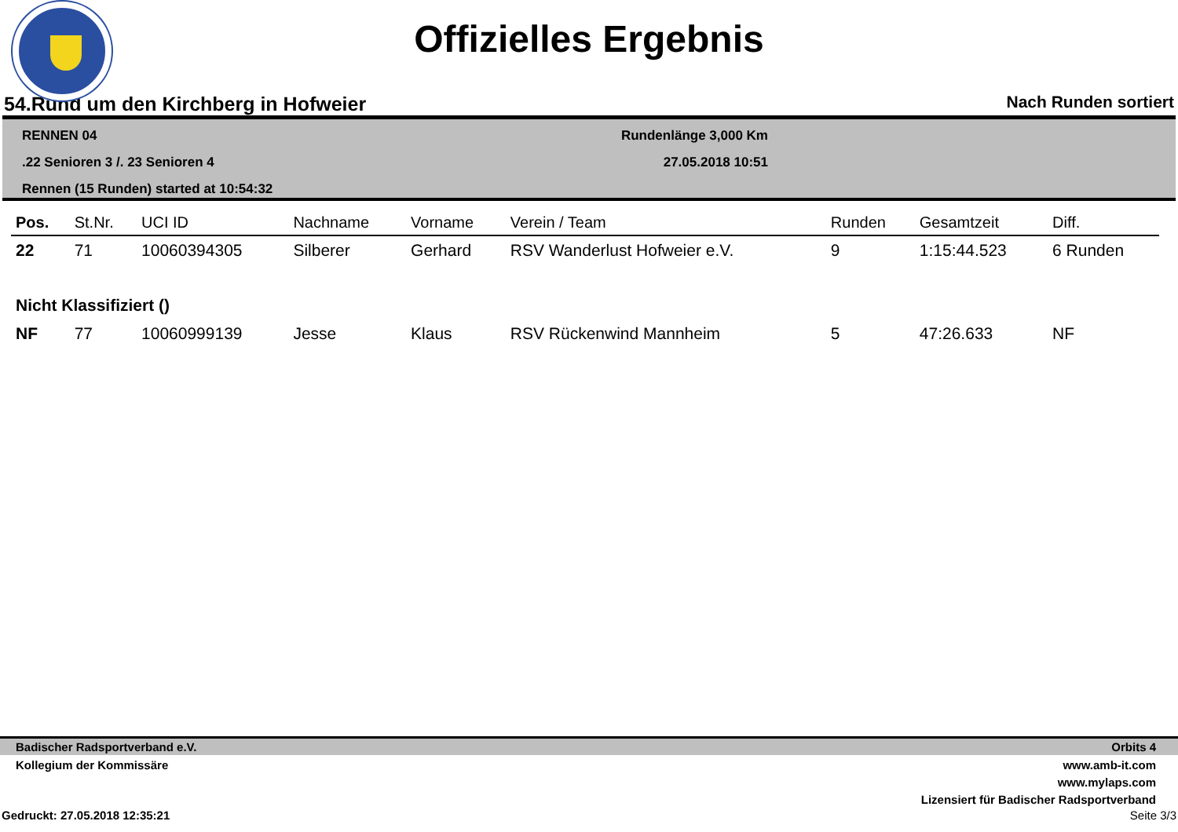Offizielles Ergebnis
54.Rund um den Kirchberg in Hofweier Nach Runden sortiert
RENNEN 04
.22 Senioren 3 /. 23 Senioren 4
Rennen (15 Runden) started at 10:54:32
Rundenlänge 3,000 Km
27.05.2018 10:51
| Pos. | St.Nr. | UCI ID | Nachname | Vorname | Verein / Team | Runden | Gesamtzeit | Diff. |
| --- | --- | --- | --- | --- | --- | --- | --- | --- |
| 22 | 71 | 10060394305 | Silberer | Gerhard | RSV Wanderlust Hofweier e.V. | 9 | 1:15:44.523 | 6 Runden |
| Nicht Klassifiziert () | | | | | | | | |
| NF | 77 | 10060999139 | Jesse | Klaus | RSV Rückenwind Mannheim | 5 | 47:26.633 | NF |
Badischer Radsportverband e.V. Orbits 4
Kollegium der Kommissäre www.amb-it.com
www.mylaps.com
Lizensiert für Badischer Radsportverband
Gedruckt: 27.05.2018 12:35:21 Seite 3/3